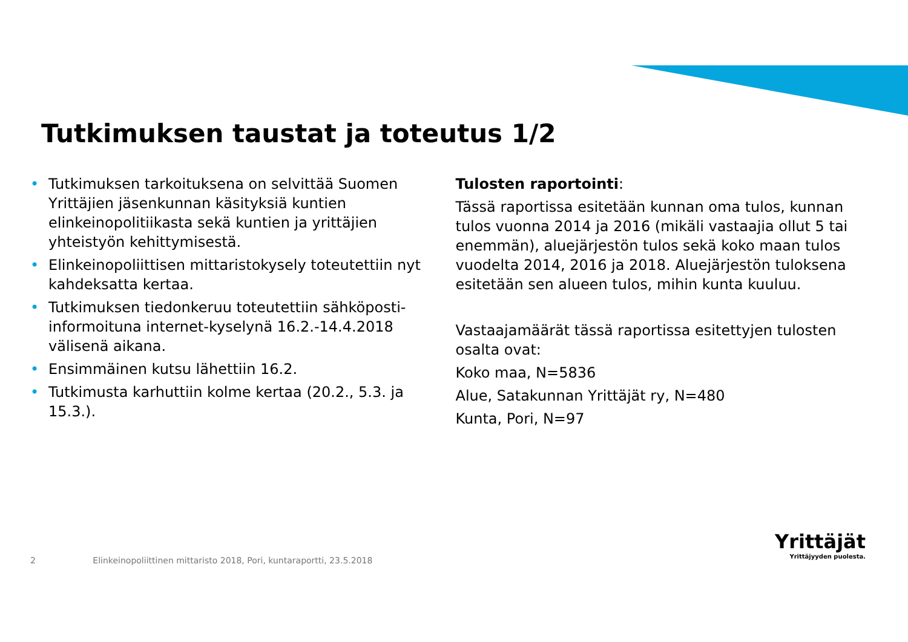Tutkimuksen taustat ja toteutus 1/2
• Tutkimuksen tarkoituksena on selvittää Suomen Yrittäjien jäsenkunnan käsityksiä kuntien elinkeinopolitiikasta sekä kuntien ja yrittäjien yhteistyön kehittymisestä.
• Elinkeinopoliittisen mittaristokysely toteutettiin nyt kahdeksatta kertaa.
• Tutkimuksen tiedonkeruu toteutettiin sähköposti-informoituna internet-kyselynä 16.2.-14.4.2018 välisenä aikana.
• Ensimmäinen kutsu lähettiin 16.2.
• Tutkimusta karhuttiin kolme kertaa (20.2., 5.3. ja 15.3.).
Tulosten raportointi:
Tässä raportissa esitetään kunnan oma tulos, kunnan tulos vuonna 2014 ja 2016 (mikäli vastaajia ollut 5 tai enemmän), aluejärjestön tulos sekä koko maan tulos vuodelta 2014, 2016 ja 2018. Aluejärjestön tuloksena esitetään sen alueen tulos, mihin kunta kuuluu.
Vastaajamäärät tässä raportissa esitettyjen tulosten osalta ovat:
Koko maa, N=5836
Alue, Satakunnan Yrittäjät ry, N=480
Kunta, Pori, N=97
2 Elinkeinopoliittinen mittaristo 2018, Pori, kuntaraportti, 23.5.2018
Yrittäjät
Yrittäjyyden puolesta.